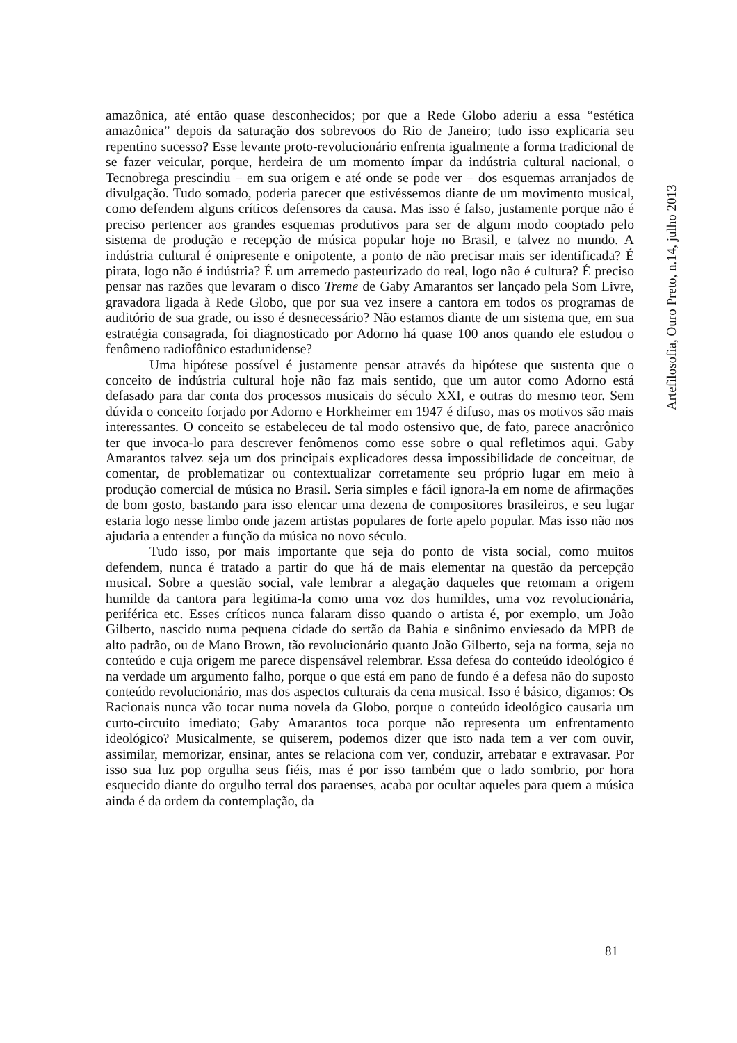amazônica, até então quase desconhecidos; por que a Rede Globo aderiu a essa “estética amazônica” depois da saturação dos sobrevoos do Rio de Janeiro; tudo isso explicaria seu repentino sucesso? Esse levante proto-revolucionário enfrenta igualmente a forma tradicional de se fazer veicular, porque, herdeira de um momento ímpar da indústria cultural nacional, o Tecnobrega prescindiu – em sua origem e até onde se pode ver – dos esquemas arranjados de divulgação. Tudo somado, poderia parecer que estivéssemos diante de um movimento musical, como defendem alguns críticos defensores da causa. Mas isso é falso, justamente porque não é preciso pertencer aos grandes esquemas produtivos para ser de algum modo cooptado pelo sistema de produção e recepção de música popular hoje no Brasil, e talvez no mundo. A indústria cultural é onipresente e onipotente, a ponto de não precisar mais ser identificada? É pirata, logo não é indústria? É um arremedo pasteurizado do real, logo não é cultura? É preciso pensar nas razões que levaram o disco Treme de Gaby Amarantos ser lançado pela Som Livre, gravadora ligada à Rede Globo, que por sua vez insere a cantora em todos os programas de auditório de sua grade, ou isso é desnecessário? Não estamos diante de um sistema que, em sua estratégia consagrada, foi diagnosticado por Adorno há quase 100 anos quando ele estudou o fenômeno radiofônico estadunidense?
Uma hipótese possível é justamente pensar através da hipótese que sustenta que o conceito de indústria cultural hoje não faz mais sentido, que um autor como Adorno está defasado para dar conta dos processos musicais do século XXI, e outras do mesmo teor. Sem dúvida o conceito forjado por Adorno e Horkheimer em 1947 é difuso, mas os motivos são mais interessantes. O conceito se estabeleceu de tal modo ostensivo que, de fato, parece anacrônico ter que invoca-lo para descrever fenômenos como esse sobre o qual refletimos aqui. Gaby Amarantos talvez seja um dos principais explicadores dessa impossibilidade de conceituar, de comentar, de problematizar ou contextualizar corretamente seu próprio lugar em meio à produção comercial de música no Brasil. Seria simples e fácil ignora-la em nome de afirmações de bom gosto, bastando para isso elencar uma dezena de compositores brasileiros, e seu lugar estaria logo nesse limbo onde jazem artistas populares de forte apelo popular. Mas isso não nos ajudaria a entender a função da música no novo século.
Tudo isso, por mais importante que seja do ponto de vista social, como muitos defendem, nunca é tratado a partir do que há de mais elementar na questão da percepção musical. Sobre a questão social, vale lembrar a alegação daqueles que retomam a origem humilde da cantora para legitima-la como uma voz dos humildes, uma voz revolucionária, periférica etc. Esses críticos nunca falaram disso quando o artista é, por exemplo, um João Gilberto, nascido numa pequena cidade do sertão da Bahia e sinônimo enviesado da MPB de alto padrão, ou de Mano Brown, tão revolucionário quanto João Gilberto, seja na forma, seja no conteúdo e cuja origem me parece dispensável relembrar. Essa defesa do conteúdo ideológico é na verdade um argumento falho, porque o que está em pano de fundo é a defesa não do suposto conteúdo revolucionário, mas dos aspectos culturais da cena musical. Isso é básico, digamos: Os Racionais nunca vão tocar numa novela da Globo, porque o conteúdo ideológico causaria um curto-circuito imediato; Gaby Amarantos toca porque não representa um enfrentamento ideológico? Musicalmente, se quiserem, podemos dizer que isto nada tem a ver com ouvir, assimilar, memorizar, ensinar, antes se relaciona com ver, conduzir, arrebatar e extravasar. Por isso sua luz pop orgulha seus fiéis, mas é por isso também que o lado sombrio, por hora esquecido diante do orgulho terral dos paraenses, acaba por ocultar aqueles para quem a música ainda é da ordem da contemplação, da
Artefilosofia, Ouro Preto, n.14, julho 2013
81